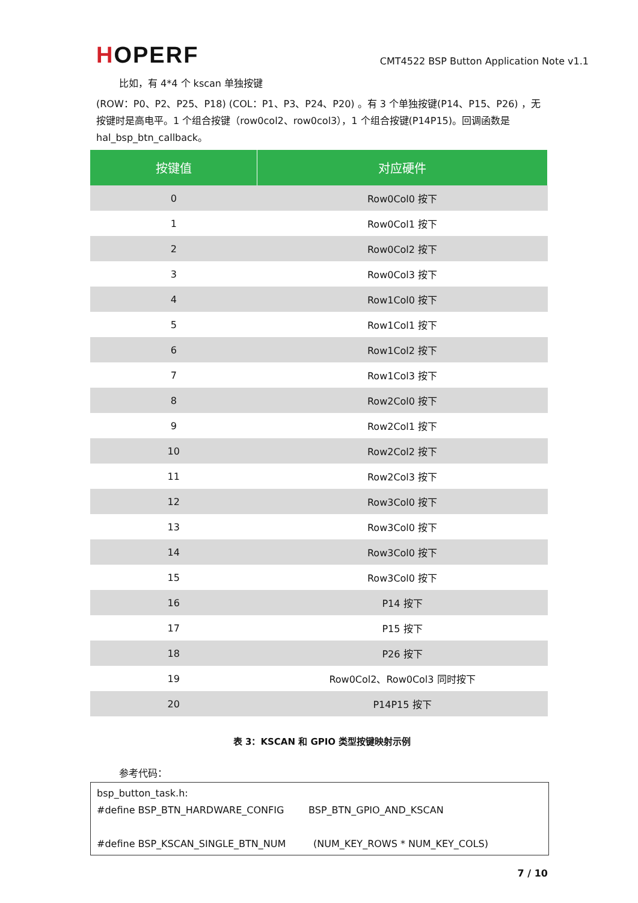HOPERF
CMT4522 BSP Button Application Note v1.1
比如，有 4*4 个 kscan 单独按键
(ROW：P0、P2、P25、P18) (COL：P1、P3、P24、P20) 。有 3 个单独按键(P14、P15、P26) ，无按键时是高电平。1 个组合按键（row0col2、row0col3），1 个组合按键(P14P15)。回调函数是 hal_bsp_btn_callback。
| 按键值 | 对应硬件 |
| --- | --- |
| 0 | Row0Col0 按下 |
| 1 | Row0Col1 按下 |
| 2 | Row0Col2 按下 |
| 3 | Row0Col3 按下 |
| 4 | Row1Col0 按下 |
| 5 | Row1Col1 按下 |
| 6 | Row1Col2 按下 |
| 7 | Row1Col3 按下 |
| 8 | Row2Col0 按下 |
| 9 | Row2Col1 按下 |
| 10 | Row2Col2 按下 |
| 11 | Row2Col3 按下 |
| 12 | Row3Col0 按下 |
| 13 | Row3Col0 按下 |
| 14 | Row3Col0 按下 |
| 15 | Row3Col0 按下 |
| 16 | P14 按下 |
| 17 | P15 按下 |
| 18 | P26 按下 |
| 19 | Row0Col2、Row0Col3 同时按下 |
| 20 | P14P15 按下 |
表 3：KSCAN 和 GPIO 类型按键映射示例
参考代码：
bsp_button_task.h:
#define BSP_BTN_HARDWARE_CONFIG BSP_BTN_GPIO_AND_KSCAN
#define BSP_KSCAN_SINGLE_BTN_NUM (NUM_KEY_ROWS * NUM_KEY_COLS)
7 / 10